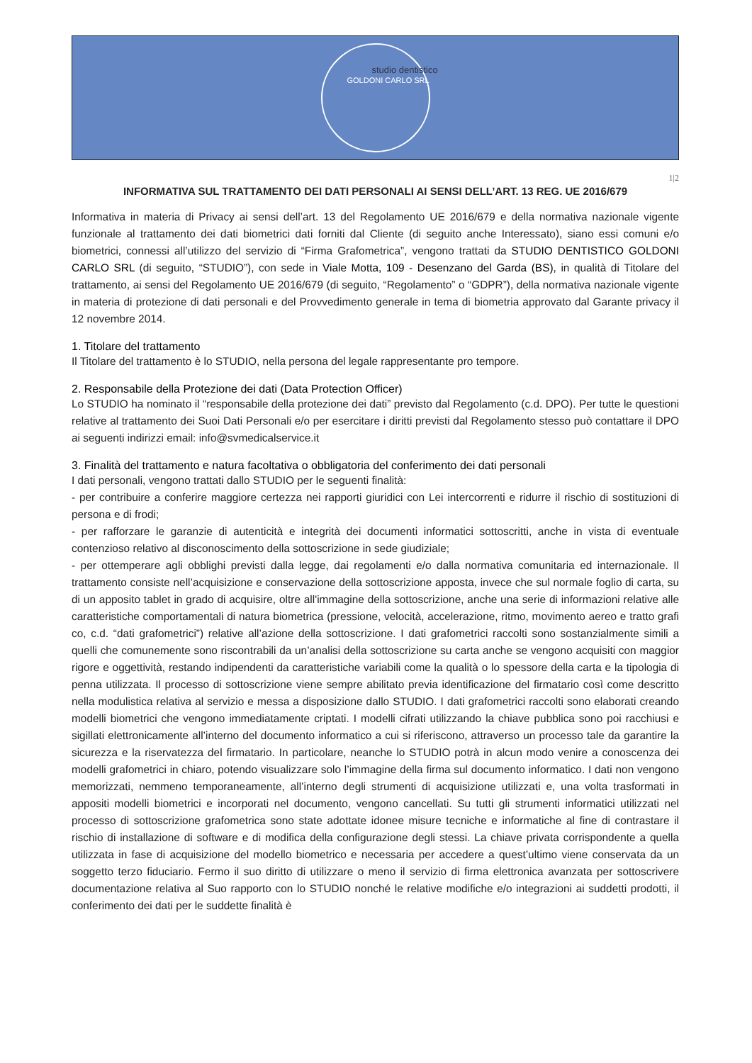studio dentistico
GOLDONI CARLO SRL
1|2
INFORMATIVA SUL TRATTAMENTO DEI DATI PERSONALI AI SENSI DELL’ART. 13 REG. UE 2016/679
Informativa in materia di Privacy ai sensi dell’art. 13 del Regolamento UE 2016/679 e della normativa nazionale vigente funzionale al trattamento dei dati biometrici dati forniti dal Cliente (di seguito anche Interessato), siano essi comuni e/o biometrici, connessi all’utilizzo del servizio di “Firma Grafometrica”, vengono trattati da STUDIO DENTISTICO GOLDONI CARLO SRL (di seguito, “STUDIO”), con sede in Viale Motta, 109 - Desenzano del Garda (BS), in qualità di Titolare del trattamento, ai sensi del Regolamento UE 2016/679 (di seguito, “Regolamento” o “GDPR”), della normativa nazionale vigente in materia di protezione di dati personali e del Provvedimento generale in tema di biometria approvato dal Garante privacy il 12 novembre 2014.
1. Titolare del trattamento
Il Titolare del trattamento è lo STUDIO, nella persona del legale rappresentante pro tempore.
2. Responsabile della Protezione dei dati (Data Protection Officer)
Lo STUDIO ha nominato il “responsabile della protezione dei dati” previsto dal Regolamento (c.d. DPO). Per tutte le questioni relative al trattamento dei Suoi Dati Personali e/o per esercitare i diritti previsti dal Regolamento stesso può contattare il DPO ai seguenti indirizzi email: info@svmedicalservice.it
3. Finalità del trattamento e natura facoltativa o obbligatoria del conferimento dei dati personali
I dati personali, vengono trattati dallo STUDIO per le seguenti finalità:
- per contribuire a conferire maggiore certezza nei rapporti giuridici con Lei intercorrenti e ridurre il rischio di sostituzioni di persona e di frodi;
- per rafforzare le garanzie di autenticità e integrità dei documenti informatici sottoscritti, anche in vista di eventuale contenzioso relativo al disconoscimento della sottoscrizione in sede giudiziale;
- per ottemperare agli obblighi previsti dalla legge, dai regolamenti e/o dalla normativa comunitaria ed internazionale. Il trattamento consiste nell’acquisizione e conservazione della sottoscrizione apposta, invece che sul normale foglio di carta, su di un apposito tablet in grado di acquisire, oltre all'immagine della sottoscrizione, anche una serie di informazioni relative alle caratteristiche comportamentali di natura biometrica (pressione, velocità, accelerazione, ritmo, movimento aereo e tratto grafi co, c.d. “dati grafometrici”) relative all’azione della sottoscrizione. I dati grafometrici raccolti sono sostanzialmente simili a quelli che comunemente sono riscontrabili da un’analisi della sottoscrizione su carta anche se vengono acquisiti con maggior rigore e oggettività, restando indipendenti da caratteristiche variabili come la qualità o lo spessore della carta e la tipologia di penna utilizzata. Il processo di sottoscrizione viene sempre abilitato previa identificazione del firmatario così come descritto nella modulistica relativa al servizio e messa a disposizione dallo STUDIO. I dati grafometrici raccolti sono elaborati creando modelli biometrici che vengono immediatamente criptati. I modelli cifrati utilizzando la chiave pubblica sono poi racchiusi e sigillati elettronicamente all’interno del documento informatico a cui si riferiscono, attraverso un processo tale da garantire la sicurezza e la riservatezza del firmatario. In particolare, neanche lo STUDIO potrà in alcun modo venire a conoscenza dei modelli grafometrici in chiaro, potendo visualizzare solo l’immagine della firma sul documento informatico. I dati non vengono memorizzati, nemmeno temporaneamente, all’interno degli strumenti di acquisizione utilizzati e, una volta trasformati in appositi modelli biometrici e incorporati nel documento, vengono cancellati. Su tutti gli strumenti informatici utilizzati nel processo di sottoscrizione grafometrica sono state adottate idonee misure tecniche e informatiche al fine di contrastare il rischio di installazione di software e di modifica della configurazione degli stessi. La chiave privata corrispondente a quella utilizzata in fase di acquisizione del modello biometrico e necessaria per accedere a quest’ultimo viene conservata da un soggetto terzo fiduciario. Fermo il suo diritto di utilizzare o meno il servizio di firma elettronica avanzata per sottoscrivere documentazione relativa al Suo rapporto con lo STUDIO nonché le relative modifiche e/o integrazioni ai suddetti prodotti, il conferimento dei dati per le suddette finalità è